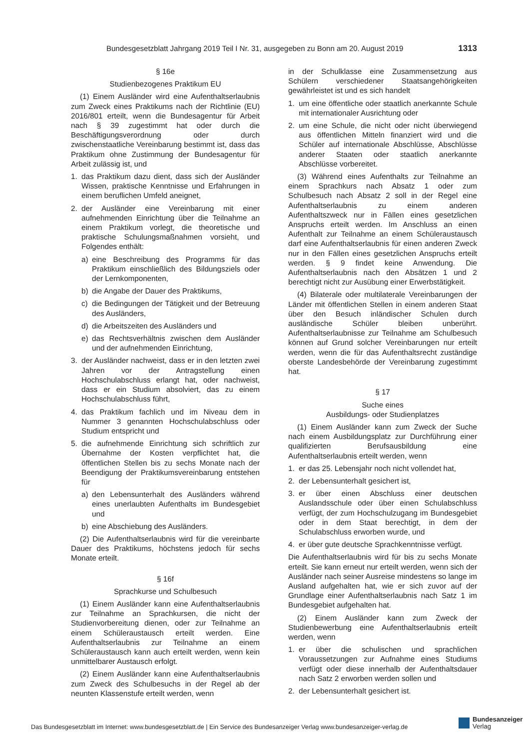Bundesgesetzblatt Jahrgang 2019 Teil I Nr. 31, ausgegeben zu Bonn am 20. August 2019 1313
§ 16e
Studienbezogenes Praktikum EU
(1) Einem Ausländer wird eine Aufenthaltserlaubnis zum Zweck eines Praktikums nach der Richtlinie (EU) 2016/801 erteilt, wenn die Bundesagentur für Arbeit nach § 39 zugestimmt hat oder durch die Beschäftigungsverordnung oder durch zwischenstaatliche Vereinbarung bestimmt ist, dass das Praktikum ohne Zustimmung der Bundesagentur für Arbeit zulässig ist, und
1. das Praktikum dazu dient, dass sich der Ausländer Wissen, praktische Kenntnisse und Erfahrungen in einem beruflichen Umfeld aneignet,
2. der Ausländer eine Vereinbarung mit einer aufnehmenden Einrichtung über die Teilnahme an einem Praktikum vorlegt, die theoretische und praktische Schulungsmaßnahmen vorsieht, und Folgendes enthält:
a) eine Beschreibung des Programms für das Praktikum einschließlich des Bildungsziels oder der Lernkomponenten,
b) die Angabe der Dauer des Praktikums,
c) die Bedingungen der Tätigkeit und der Betreuung des Ausländers,
d) die Arbeitszeiten des Ausländers und
e) das Rechtsverhältnis zwischen dem Ausländer und der aufnehmenden Einrichtung,
3. der Ausländer nachweist, dass er in den letzten zwei Jahren vor der Antragstellung einen Hochschulabschluss erlangt hat, oder nachweist, dass er ein Studium absolviert, das zu einem Hochschulabschluss führt,
4. das Praktikum fachlich und im Niveau dem in Nummer 3 genannten Hochschulabschluss oder Studium entspricht und
5. die aufnehmende Einrichtung sich schriftlich zur Übernahme der Kosten verpflichtet hat, die öffentlichen Stellen bis zu sechs Monate nach der Beendigung der Praktikumsvereinbarung entstehen für
a) den Lebensunterhalt des Ausländers während eines unerlaubten Aufenthalts im Bundesgebiet und
b) eine Abschiebung des Ausländers.
(2) Die Aufenthaltserlaubnis wird für die vereinbarte Dauer des Praktikums, höchstens jedoch für sechs Monate erteilt.
§ 16f
Sprachkurse und Schulbesuch
(1) Einem Ausländer kann eine Aufenthaltserlaubnis zur Teilnahme an Sprachkursen, die nicht der Studienvorbereitung dienen, oder zur Teilnahme an einem Schüleraustausch erteilt werden. Eine Aufenthaltserlaubnis zur Teilnahme an einem Schüleraustausch kann auch erteilt werden, wenn kein unmittelbarer Austausch erfolgt.
(2) Einem Ausländer kann eine Aufenthaltserlaubnis zum Zweck des Schulbesuchs in der Regel ab der neunten Klassenstufe erteilt werden, wenn
in der Schulklasse eine Zusammensetzung aus Schülern verschiedener Staatsangehörigkeiten gewährleistet ist und es sich handelt
1. um eine öffentliche oder staatlich anerkannte Schule mit internationaler Ausrichtung oder
2. um eine Schule, die nicht oder nicht überwiegend aus öffentlichen Mitteln finanziert wird und die Schüler auf internationale Abschlüsse, Abschlüsse anderer Staaten oder staatlich anerkannte Abschlüsse vorbereitet.
(3) Während eines Aufenthalts zur Teilnahme an einem Sprachkurs nach Absatz 1 oder zum Schulbesuch nach Absatz 2 soll in der Regel eine Aufenthaltserlaubnis zu einem anderen Aufenthaltszweck nur in Fällen eines gesetzlichen Anspruchs erteilt werden. Im Anschluss an einen Aufenthalt zur Teilnahme an einem Schüleraustausch darf eine Aufenthaltserlaubnis für einen anderen Zweck nur in den Fällen eines gesetzlichen Anspruchs erteilt werden. § 9 findet keine Anwendung. Die Aufenthaltserlaubnis nach den Absätzen 1 und 2 berechtigt nicht zur Ausübung einer Erwerbstätigkeit.
(4) Bilaterale oder multilaterale Vereinbarungen der Länder mit öffentlichen Stellen in einem anderen Staat über den Besuch inländischer Schulen durch ausländische Schüler bleiben unberührt. Aufenthaltserlaubnisse zur Teilnahme am Schulbesuch können auf Grund solcher Vereinbarungen nur erteilt werden, wenn die für das Aufenthaltsrecht zuständige oberste Landesbehörde der Vereinbarung zugestimmt hat.
§ 17
Suche eines
Ausbildungs- oder Studienplatzes
(1) Einem Ausländer kann zum Zweck der Suche nach einem Ausbildungsplatz zur Durchführung einer qualifizierten Berufsausbildung eine Aufenthaltserlaubnis erteilt werden, wenn
1. er das 25. Lebensjahr noch nicht vollendet hat,
2. der Lebensunterhalt gesichert ist,
3. er über einen Abschluss einer deutschen Auslandsschule oder über einen Schulabschluss verfügt, der zum Hochschulzugang im Bundesgebiet oder in dem Staat berechtigt, in dem der Schulabschluss erworben wurde, und
4. er über gute deutsche Sprachkenntnisse verfügt.
Die Aufenthaltserlaubnis wird für bis zu sechs Monate erteilt. Sie kann erneut nur erteilt werden, wenn sich der Ausländer nach seiner Ausreise mindestens so lange im Ausland aufgehalten hat, wie er sich zuvor auf der Grundlage einer Aufenthaltserlaubnis nach Satz 1 im Bundesgebiet aufgehalten hat.
(2) Einem Ausländer kann zum Zweck der Studienbewerbung eine Aufenthaltserlaubnis erteilt werden, wenn
1. er über die schulischen und sprachlichen Voraussetzungen zur Aufnahme eines Studiums verfügt oder diese innerhalb der Aufenthaltsdauer nach Satz 2 erworben werden sollen und
2. der Lebensunterhalt gesichert ist.
Das Bundesgesetzblatt im Internet: www.bundesgesetzblatt.de | Ein Service des Bundesanzeiger Verlag www.bundesanzeiger-verlag.de
Bundesanzeiger
Verlag